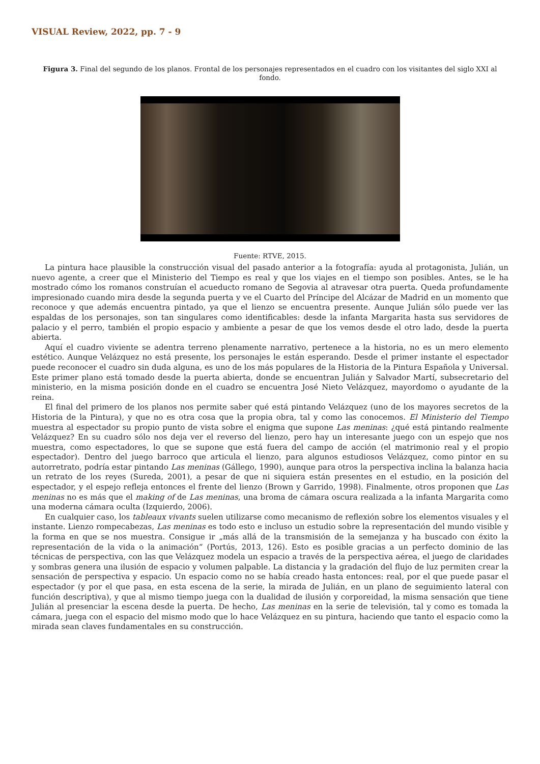VISUAL Review, 2022, pp. 7 - 9
Figura 3. Final del segundo de los planos. Frontal de los personajes representados en el cuadro con los visitantes del siglo XXI al fondo.
Fuente: RTVE, 2015.
La pintura hace plausible la construcción visual del pasado anterior a la fotografía: ayuda al protagonista, Julián, un nuevo agente, a creer que el Ministerio del Tiempo es real y que los viajes en el tiempo son posibles. Antes, se le ha mostrado cómo los romanos construían el acueducto romano de Segovia al atravesar otra puerta. Queda profundamente impresionado cuando mira desde la segunda puerta y ve el Cuarto del Príncipe del Alcázar de Madrid en un momento que reconoce y que además encuentra pintado, ya que el lienzo se encuentra presente. Aunque Julián sólo puede ver las espaldas de los personajes, son tan singulares como identificables: desde la infanta Margarita hasta sus servidores de palacio y el perro, también el propio espacio y ambiente a pesar de que los vemos desde el otro lado, desde la puerta abierta.
Aquí el cuadro viviente se adentra terreno plenamente narrativo, pertenece a la historia, no es un mero elemento estético. Aunque Velázquez no está presente, los personajes le están esperando. Desde el primer instante el espectador puede reconocer el cuadro sin duda alguna, es uno de los más populares de la Historia de la Pintura Española y Universal. Este primer plano está tomado desde la puerta abierta, donde se encuentran Julián y Salvador Martí, subsecretario del ministerio, en la misma posición donde en el cuadro se encuentra José Nieto Velázquez, mayordomo o ayudante de la reina.
El final del primero de los planos nos permite saber qué está pintando Velázquez (uno de los mayores secretos de la Historia de la Pintura), y que no es otra cosa que la propia obra, tal y como las conocemos. El Ministerio del Tiempo muestra al espectador su propio punto de vista sobre el enigma que supone Las meninas: ¿qué está pintando realmente Velázquez? En su cuadro sólo nos deja ver el reverso del lienzo, pero hay un interesante juego con un espejo que nos muestra, como espectadores, lo que se supone que está fuera del campo de acción (el matrimonio real y el propio espectador). Dentro del juego barroco que articula el lienzo, para algunos estudiosos Velázquez, como pintor en su autorretrato, podría estar pintando Las meninas (Gállego, 1990), aunque para otros la perspectiva inclina la balanza hacia un retrato de los reyes (Sureda, 2001), a pesar de que ni siquiera están presentes en el estudio, en la posición del espectador, y el espejo refleja entonces el frente del lienzo (Brown y Garrido, 1998). Finalmente, otros proponen que Las meninas no es más que el making of de Las meninas, una broma de cámara oscura realizada a la infanta Margarita como una moderna cámara oculta (Izquierdo, 2006).
En cualquier caso, los tableaux vivants suelen utilizarse como mecanismo de reflexión sobre los elementos visuales y el instante. Lienzo rompecabezas, Las meninas es todo esto e incluso un estudio sobre la representación del mundo visible y la forma en que se nos muestra. Consigue ir „más allá de la transmisión de la semejanza y ha buscado con éxito la representación de la vida o la animación“ (Portús, 2013, 126). Esto es posible gracias a un perfecto dominio de las técnicas de perspectiva, con las que Velázquez modela un espacio a través de la perspectiva aérea, el juego de claridades y sombras genera una ilusión de espacio y volumen palpable. La distancia y la gradación del flujo de luz permiten crear la sensación de perspectiva y espacio. Un espacio como no se había creado hasta entonces: real, por el que puede pasar el espectador (y por el que pasa, en esta escena de la serie, la mirada de Julián, en un plano de seguimiento lateral con función descriptiva), y que al mismo tiempo juega con la dualidad de ilusión y corporeidad, la misma sensación que tiene Julián al presenciar la escena desde la puerta. De hecho, Las meninas en la serie de televisión, tal y como es tomada la cámara, juega con el espacio del mismo modo que lo hace Velázquez en su pintura, haciendo que tanto el espacio como la mirada sean claves fundamentales en su construcción.